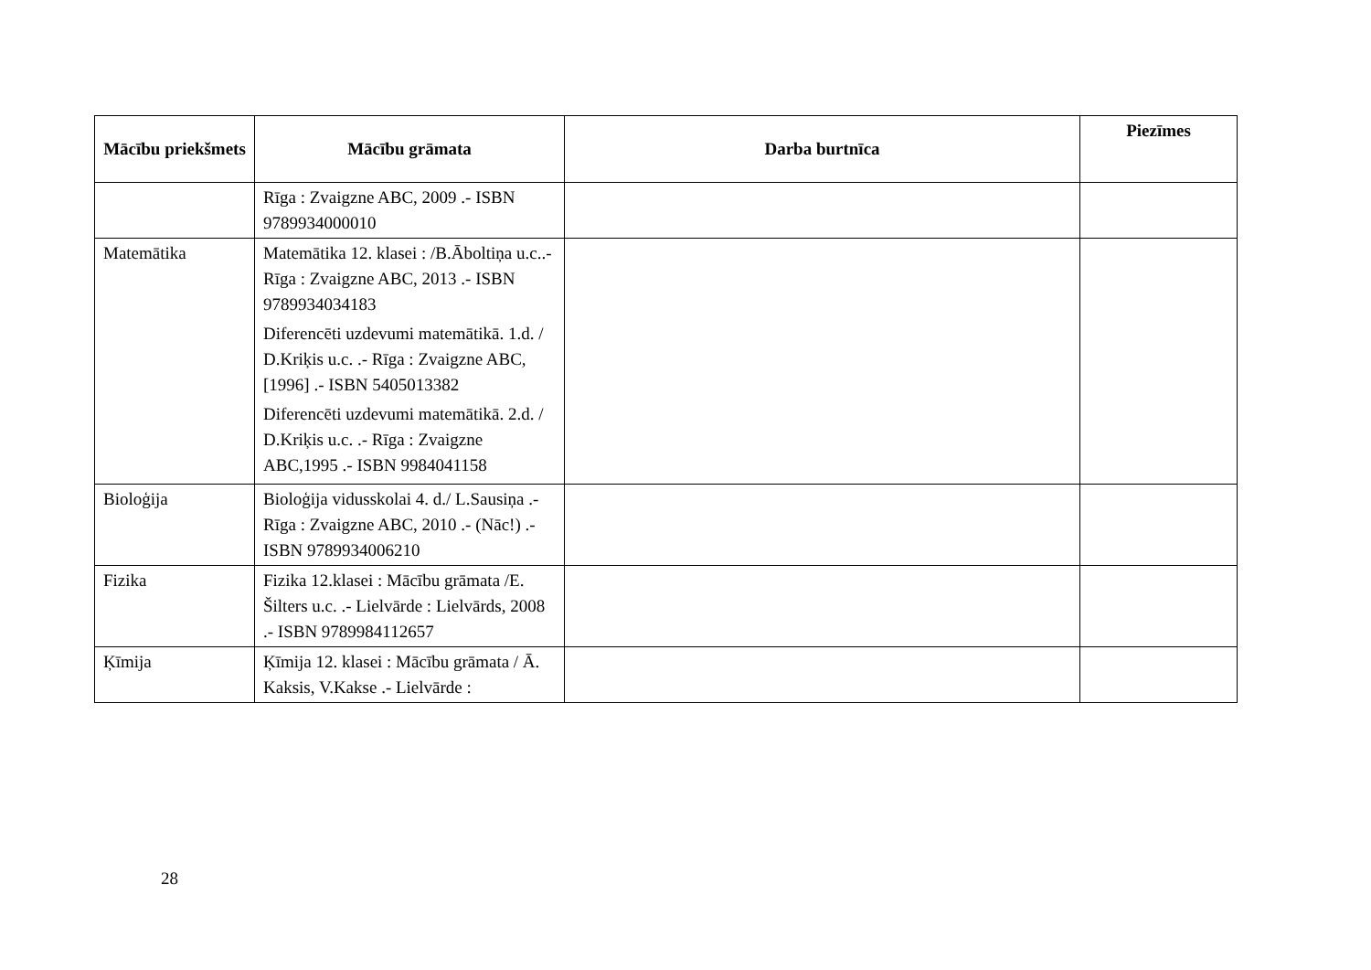| Mācību priekšmets | Mācību grāmata | Darba burtnīca | Piezīmes |
| --- | --- | --- | --- |
| | Rīga : Zvaigzne ABC, 2009 .- ISBN 9789934000010 | | |
| Matemātika | Matemātika 12. klasei : /B.Āboltiņa u.c..- Rīga : Zvaigzne ABC, 2013 .- ISBN 9789934034183 Diferencēti uzdevumi matemātikā. 1.d. / D.Kriķis u.c. .- Rīga : Zvaigzne ABC,[1996] .- ISBN 5405013382 Diferencēti uzdevumi matemātikā. 2.d. / D.Kriķis u.c. .- Rīga : Zvaigzne ABC,1995 .- ISBN 9984041158 | | |
| Bioloģija | Bioloģija vidusskolai 4. d./ L.Sausiņa .- Rīga : Zvaigzne ABC, 2010 .- (Nāc!) .- ISBN 9789934006210 | | |
| Fizika | Fizika 12.klasei : Mācību grāmata /E. Šilters u.c. .- Lielvārde : Lielvārds, 2008 .- ISBN 9789984112657 | | |
| Ķīmija | Ķīmija 12. klasei : Mācību grāmata / Ā. Kaksis, V.Kakse .- Lielvārde : | | |
28